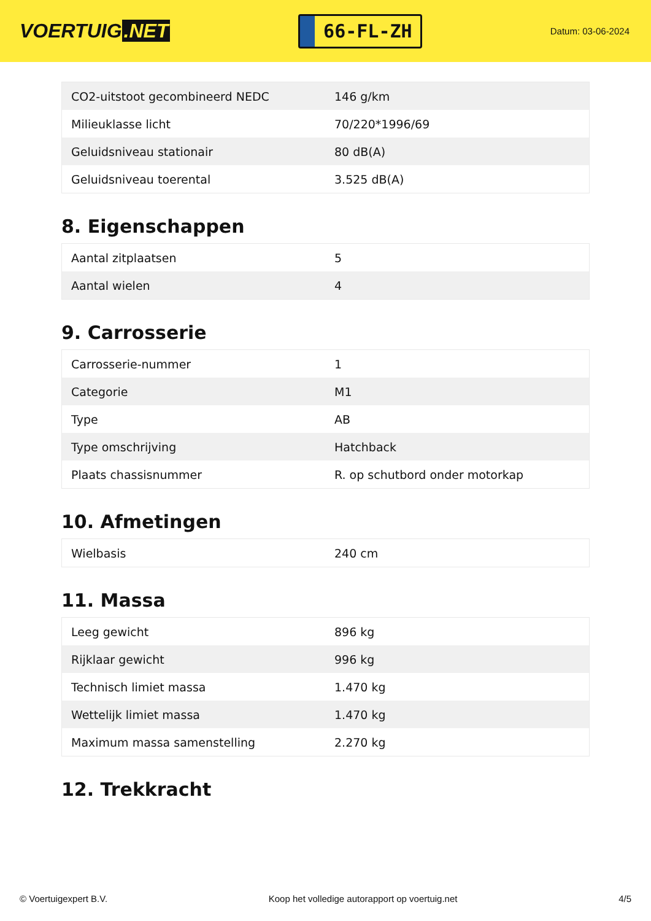VOERTUIG.NET
66-FL-ZH
Datum: 03-06-2024
| CO2-uitstoot gecombineerd NEDC | 146 g/km |
| Milieuklasse licht | 70/220*1996/69 |
| Geluidsniveau stationair | 80 dB(A) |
| Geluidsniveau toerental | 3.525 dB(A) |
8. Eigenschappen
| Aantal zitplaatsen | 5 |
| Aantal wielen | 4 |
9. Carrosserie
| Carrosserie-nummer | 1 |
| Categorie | M1 |
| Type | AB |
| Type omschrijving | Hatchback |
| Plaats chassisnummer | R. op schutbord onder motorkap |
10. Afmetingen
| Wielbasis | 240 cm |
11. Massa
| Leeg gewicht | 896 kg |
| Rijklaar gewicht | 996 kg |
| Technisch limiet massa | 1.470 kg |
| Wettelijk limiet massa | 1.470 kg |
| Maximum massa samenstelling | 2.270 kg |
12. Trekkracht
© Voertuigexpert B.V. Koop het volledige autorapport op voertuig.net 4/5